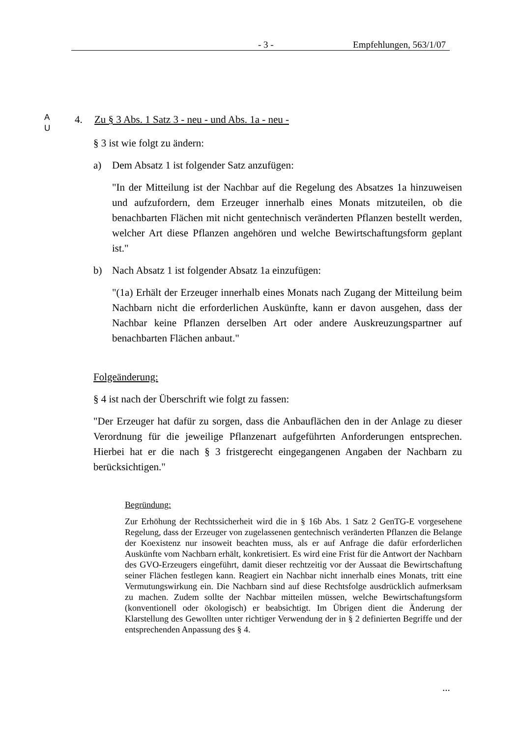- 3 - Empfehlungen, 563/1/07
A
U
4. Zu § 3 Abs. 1 Satz 3 - neu - und Abs. 1a - neu -
§ 3 ist wie folgt zu ändern:
a) Dem Absatz 1 ist folgender Satz anzufügen:
"In der Mitteilung ist der Nachbar auf die Regelung des Absatzes 1a hinzu­weisen und aufzufordern, dem Erzeuger innerhalb eines Monats mitzutei­len, ob die benachbarten Flächen mit nicht gentechnisch veränderten Pflan­zen bestellt werden, welcher Art diese Pflanzen angehören und welche Be­wirtschaftungsform geplant ist."
b) Nach Absatz 1 ist folgender Absatz 1a einzufügen:
"(1a) Erhält der Erzeuger innerhalb eines Monats nach Zugang der Mittei­lung beim Nachbarn nicht die erforderlichen Auskünfte, kann er davon aus­gehen, dass der Nachbar keine Pflanzen derselben Art oder andere Aus­kreuzungspartner auf benachbarten Flächen anbaut."
Folgeänderung:
§ 4 ist nach der Überschrift wie folgt zu fassen:
"Der Erzeuger hat dafür zu sorgen, dass die Anbauflächen den in der Anlage zu dieser Verordnung für die jeweilige Pflanzenart aufgeführten Anforderungen entsprechen. Hierbei hat er die nach § 3 fristgerecht eingegangenen Angaben der Nachbarn zu berücksichtigen."
Begründung:
Zur Erhöhung der Rechtssicherheit wird die in § 16b Abs. 1 Satz 2 GenTG-E vorgesehene Regelung, dass der Erzeuger von zugelassenen gentechnisch ver­änderten Pflanzen die Belange der Koexistenz nur insoweit beachten muss, als er auf Anfrage die dafür erforderlichen Auskünfte vom Nachbarn erhält, kon­kretisiert. Es wird eine Frist für die Antwort der Nachbarn des GVO-Erzeugers eingeführt, damit dieser rechtzeitig vor der Aussaat die Bewirtschaftung seiner Flächen festlegen kann. Reagiert ein Nachbar nicht innerhalb eines Monats, tritt eine Vermutungswirkung ein. Die Nachbarn sind auf diese Rechtsfolge ausdrücklich aufmerksam zu machen. Zudem sollte der Nachbar mitteilen müs­sen, welche Bewirtschaftungsform (konventionell oder ökologisch) er beab­sichtigt. Im Übrigen dient die Änderung der Klarstellung des Gewollten unter richtiger Verwendung der in § 2 definierten Begriffe und der entsprechenden Anpassung des § 4.
...